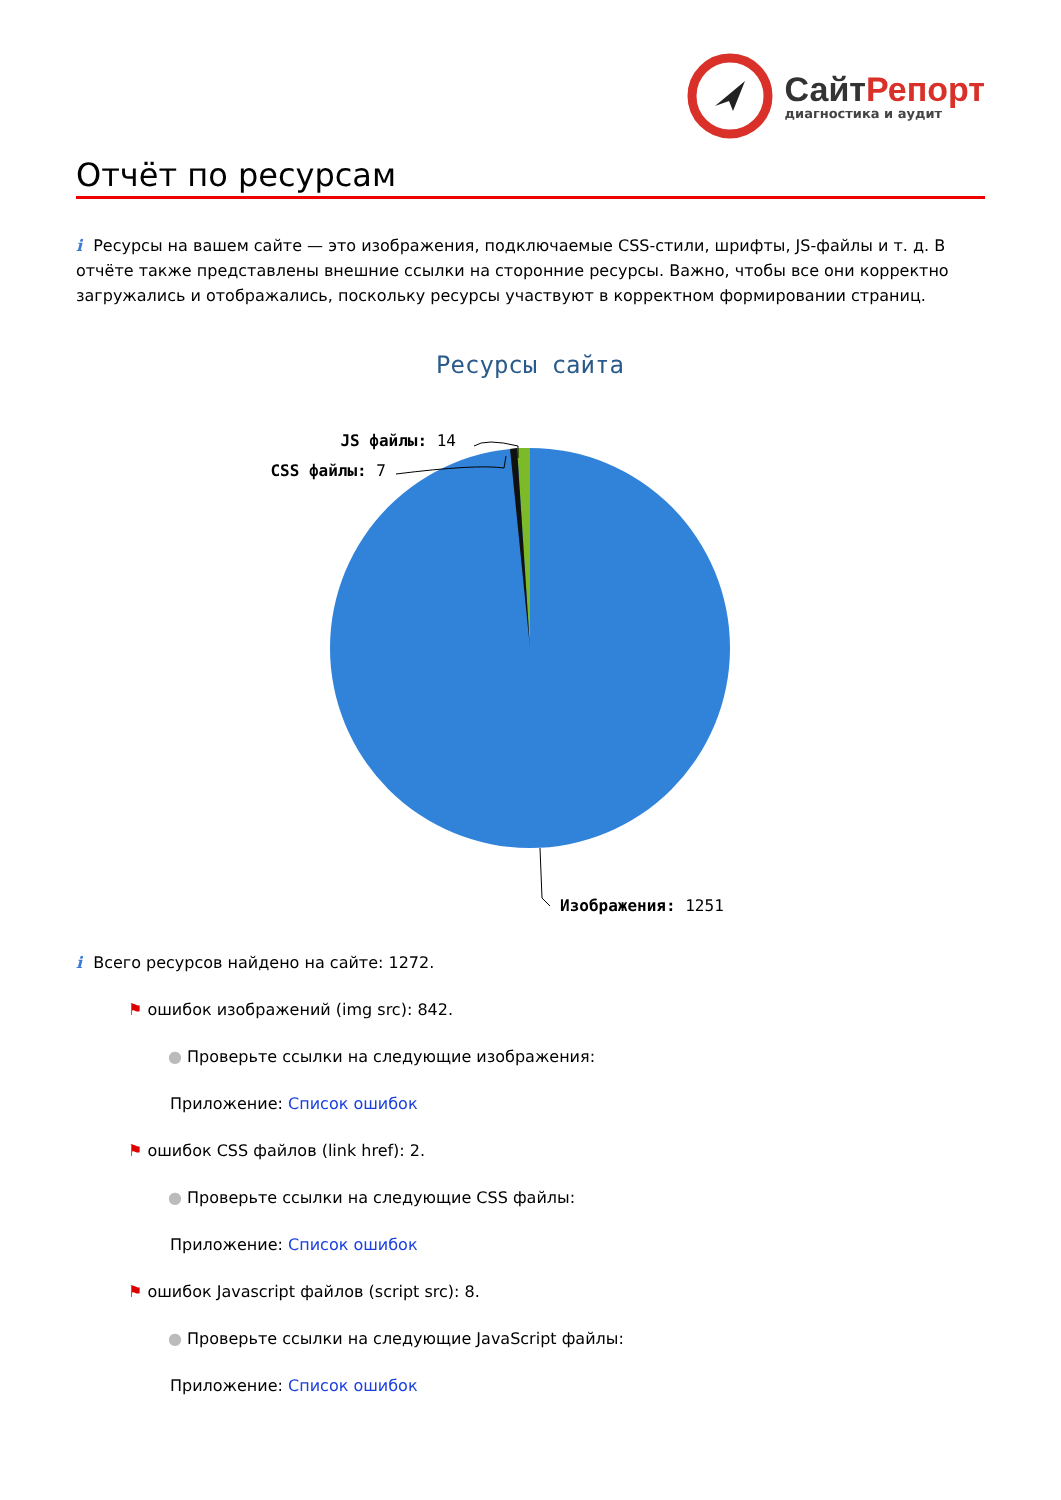Сайт Репорт
диагностика и аудит
Отчёт по ресурсам
i Ресурсы на вашем сайте — это изображения, подключаемые CSS-стили, шрифты, JS-файлы и т. д. В отчёте также представлены внешние ссылки на сторонние ресурсы. Важно, чтобы все они корректно загружались и отображались, поскольку ресурсы участвуют в корректном формировании страниц.
Ресурсы сайта
JS файлы: 14
CSS файлы: 7
Изображения: 1251
i Всего ресурсов найдено на сайте: 1272.
⚑ ошибок изображений (img src): 842.
● Проверьте ссылки на следующие изображения:
Приложение: Список ошибок
⚑ ошибок CSS файлов (link href): 2.
● Проверьте ссылки на следующие CSS файлы:
Приложение: Список ошибок
⚑ ошибок Javascript файлов (script src): 8.
● Проверьте ссылки на следующие JavaScript файлы:
Приложение: Список ошибок